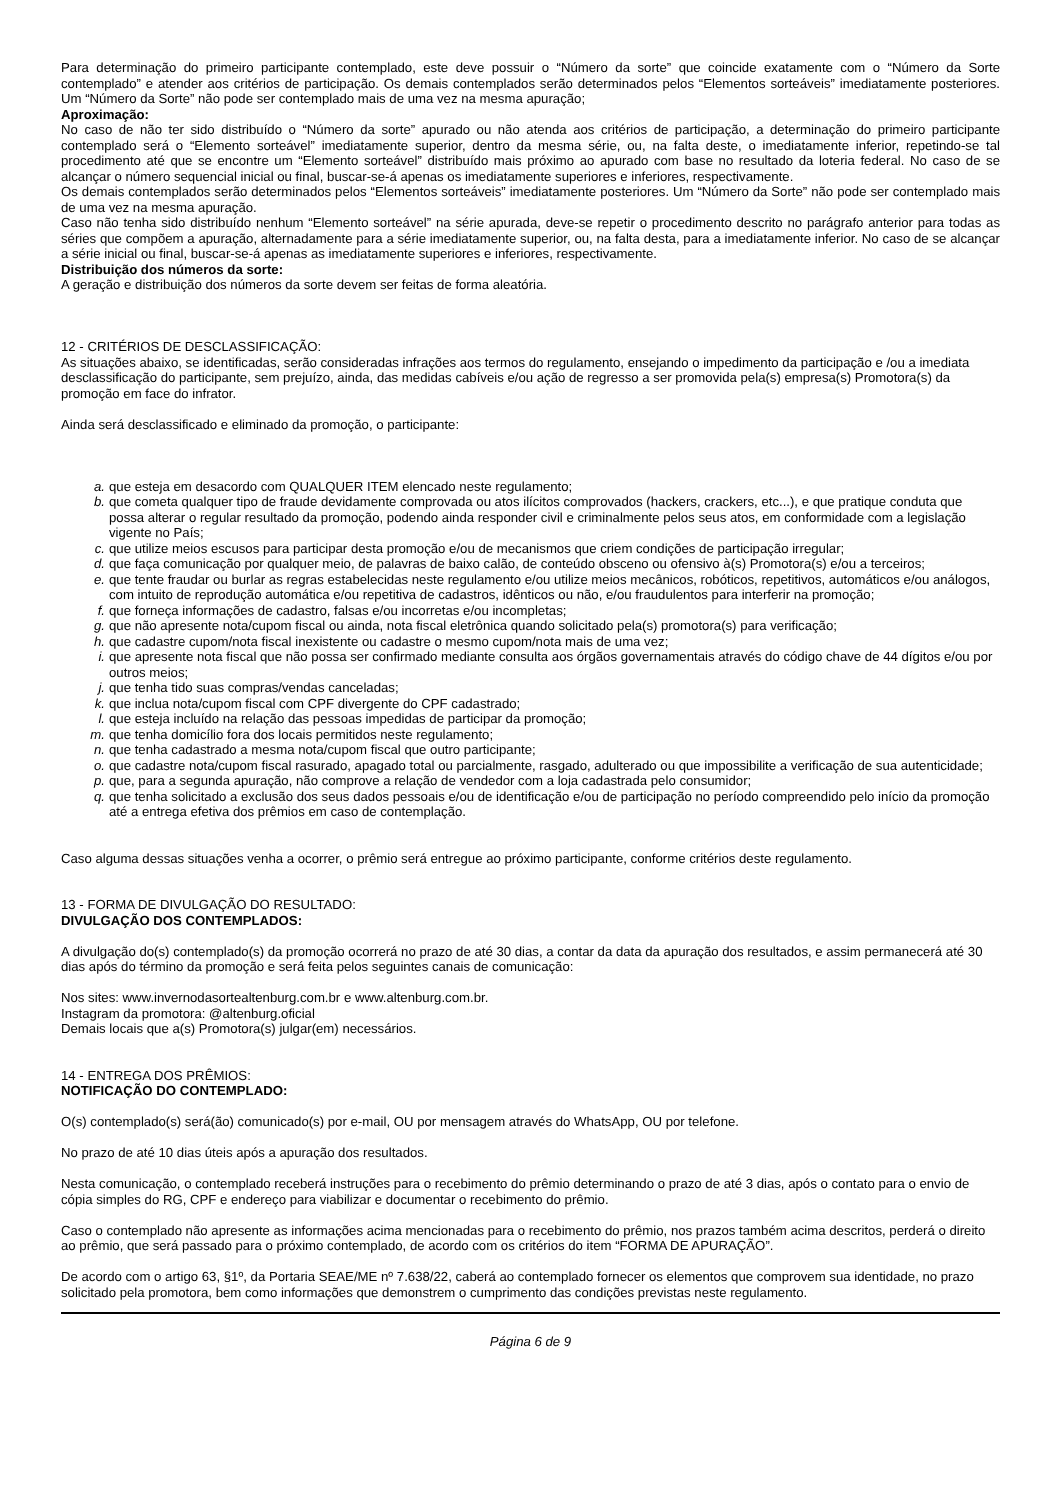Para determinação do primeiro participante contemplado, este deve possuir o “Número da sorte” que coincide exatamente com o “Número da Sorte contemplado” e atender aos critérios de participação. Os demais contemplados serão determinados pelos “Elementos sorteáveis” imediatamente posteriores. Um “Número da Sorte” não pode ser contemplado mais de uma vez na mesma apuração;
Aproximação:
No caso de não ter sido distribuído o “Número da sorte” apurado ou não atenda aos critérios de participação, a determinação do primeiro participante contemplado será o “Elemento sorteável” imediatamente superior, dentro da mesma série, ou, na falta deste, o imediatamente inferior, repetindo-se tal procedimento até que se encontre um “Elemento sorteável” distribuído mais próximo ao apurado com base no resultado da loteria federal. No caso de se alcançar o número sequencial inicial ou final, buscar-se-á apenas os imediatamente superiores e inferiores, respectivamente.
Os demais contemplados serão determinados pelos “Elementos sorteáveis” imediatamente posteriores. Um “Número da Sorte” não pode ser contemplado mais de uma vez na mesma apuração.
Caso não tenha sido distribuído nenhum “Elemento sorteável” na série apurada, deve-se repetir o procedimento descrito no parágrafo anterior para todas as séries que compõem a apuração, alternadamente para a série imediatamente superior, ou, na falta desta, para a imediatamente inferior. No caso de se alcançar a série inicial ou final, buscar-se-á apenas as imediatamente superiores e inferiores, respectivamente.
Distribuição dos números da sorte:
A geração e distribuição dos números da sorte devem ser feitas de forma aleatória.
12 - CRITÉRIOS DE DESCLASSIFICAÇÃO:
As situações abaixo, se identificadas, serão consideradas infrações aos termos do regulamento, ensejando o impedimento da participação e /ou a imediata desclassificação do participante, sem prejuízo, ainda, das medidas cabíveis e/ou ação de regresso a ser promovida pela(s) empresa(s) Promotora(s) da promoção em face do infrator.
Ainda será desclassificado e eliminado da promoção, o participante:
a. que esteja em desacordo com QUALQUER ITEM elencado neste regulamento;
b. que cometa qualquer tipo de fraude devidamente comprovada ou atos ilícitos comprovados (hackers, crackers, etc...), e que pratique conduta que possa alterar o regular resultado da promoção, podendo ainda responder civil e criminalmente pelos seus atos, em conformidade com a legislação vigente no País;
c. que utilize meios escusos para participar desta promoção e/ou de mecanismos que criem condições de participação irregular;
d. que faça comunicação por qualquer meio, de palavras de baixo calão, de conteúdo obsceno ou ofensivo à(s) Promotora(s) e/ou a terceiros;
e. que tente fraudar ou burlar as regras estabelecidas neste regulamento e/ou utilize meios mecânicos, robóticos, repetitivos, automáticos e/ou análogos, com intuito de reprodução automática e/ou repetitiva de cadastros, idênticos ou não, e/ou fraudulentos para interferir na promoção;
f. que forneça informações de cadastro, falsas e/ou incorretas e/ou incompletas;
g. que não apresente nota/cupom fiscal ou ainda, nota fiscal eletrônica quando solicitado pela(s) promotora(s) para verificação;
h. que cadastre cupom/nota fiscal inexistente ou cadastre o mesmo cupom/nota mais de uma vez;
i. que apresente nota fiscal que não possa ser confirmado mediante consulta aos órgãos governamentais através do código chave de 44 dígitos e/ou por outros meios;
j. que tenha tido suas compras/vendas canceladas;
k. que inclua nota/cupom fiscal com CPF divergente do CPF cadastrado;
l. que esteja incluído na relação das pessoas impedidas de participar da promoção;
m. que tenha domicílio fora dos locais permitidos neste regulamento;
n. que tenha cadastrado a mesma nota/cupom fiscal que outro participante;
o. que cadastre nota/cupom fiscal rasurado, apagado total ou parcialmente, rasgado, adulterado ou que impossibilite a verificação de sua autenticidade;
p. que, para a segunda apuração, não comprove a relação de vendedor com a loja cadastrada pelo consumidor;
q. que tenha solicitado a exclusão dos seus dados pessoais e/ou de identificação e/ou de participação no período compreendido pelo início da promoção até a entrega efetiva dos prêmios em caso de contemplação.
Caso alguma dessas situações venha a ocorrer, o prêmio será entregue ao próximo participante, conforme critérios deste regulamento.
13 - FORMA DE DIVULGAÇÃO DO RESULTADO:
DIVULGAÇÃO DOS CONTEMPLADOS:
A divulgação do(s) contemplado(s) da promoção ocorrerá no prazo de até 30 dias, a contar da data da apuração dos resultados, e assim permanecerá até 30 dias após do término da promoção e será feita pelos seguintes canais de comunicação:
Nos sites: www.invernodasortealtenburg.com.br e www.altenburg.com.br.
Instagram da promotora: @altenburg.oficial
Demais locais que a(s) Promotora(s) julgar(em) necessários.
14 - ENTREGA DOS PRÊMIOS:
NOTIFICAÇÃO DO CONTEMPLADO:
O(s) contemplado(s) será(ão) comunicado(s) por e-mail, OU por mensagem através do WhatsApp, OU por telefone.
No prazo de até 10 dias úteis após a apuração dos resultados.
Nesta comunicação, o contemplado receberá instruções para o recebimento do prêmio determinando o prazo de até 3 dias, após o contato para o envio de cópia simples do RG, CPF e endereço para viabilizar e documentar o recebimento do prêmio.
Caso o contemplado não apresente as informações acima mencionadas para o recebimento do prêmio, nos prazos também acima descritos, perderá o direito ao prêmio, que será passado para o próximo contemplado, de acordo com os critérios do item “FORMA DE APURAÇÃO”.
De acordo com o artigo 63, §1º, da Portaria SEAE/ME nº 7.638/22, caberá ao contemplado fornecer os elementos que comprovem sua identidade, no prazo solicitado pela promotora, bem como informações que demonstrem o cumprimento das condições previstas neste regulamento.
Página 6 de 9